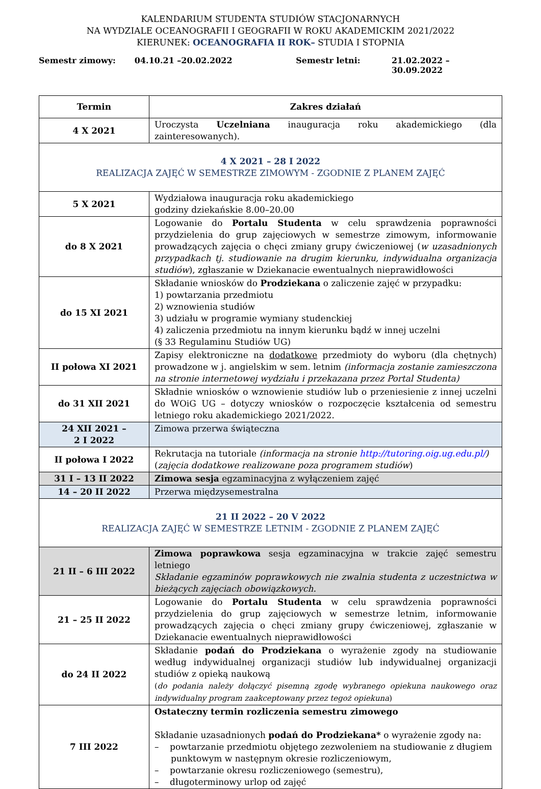KALENDARIUM STUDENTA STUDIÓW STACJONARNYCH
NA WYDZIALE OCEANOGRAFII I GEOGRAFII W ROKU AKADEMICKIM 2021/2022
KIERUNEK: OCEANOGRAFIA II ROK– STUDIA I STOPNIA
Semestr zimowy: 04.10.21 –20.02.2022 Semestr letni: 21.02.2022 – 30.09.2022
| Termin | Zakres działań |
| --- | --- |
| 4 X 2021 | Uroczysta Uczelniana inauguracja roku akademickiego (dla zainteresowanych). |
| 4 X 2021 – 28 I 2022 REALIZACJA ZAJĘĆ W SEMESTRZE ZIMOWYM - ZGODNIE Z PLANEM ZAJĘĆ | |
| 5 X 2021 | Wydziałowa inauguracja roku akademickiego godziny dziekańskie 8.00–20.00 |
| do 8 X 2021 | Logowanie do Portalu Studenta w celu sprawdzenia poprawności przydzielenia do grup zajęciowych w semestrze zimowym, informowanie prowadzących zajęcia o chęci zmiany grupy ćwiczeniowej ( w uzasadnionych przypadkach tj. studiowanie na drugim kierunku, indywidualna organizacja studiów ), zgłaszanie w Dziekanacie ewentualnych nieprawidłowości |
| do 15 XI 2021 | Składanie wniosków do Prodziekana o zaliczenie zajęć w przypadku: 1) powtarzania przedmiotu 2) wznowienia studiów 3) udziału w programie wymiany studenckiej 4) zaliczenia przedmiotu na innym kierunku bądź w innej uczelni (§ 33 Regulaminu Studiów UG) |
| II połowa XI 2021 | Zapisy elektroniczne na dodatkowe przedmioty do wyboru (dla chętnych) prowadzone w j. angielskim w sem. letnim (informacja zostanie zamieszczona na stronie internetowej wydziału i przekazana przez Portal Studenta) |
| do 31 XII 2021 | Składnie wniosków o wznowienie studiów lub o przeniesienie z innej uczelni do WOiG UG – dotyczy wniosków o rozpoczęcie kształcenia od semestru letniego roku akademickiego 2021/2022. |
| 24 XII 2021 – 2 I 2022 | Zimowa przerwa świąteczna |
| II połowa I 2022 | Rekrutacja na tutoriale (informacja na stronie http://tutoring.oig.ug.edu.pl/ ) ( zajęcia dodatkowe realizowane poza programem studiów ) |
| 31 I – 13 II 2022 | Zimowa sesja egzaminacyjna z wyłączeniem zajęć |
| 14 – 20 II 2022 | Przerwa międzysemestralna |
| 21 II 2022 – 20 V 2022 REALIZACJA ZAJĘĆ W SEMESTRZE LETNIM - ZGODNIE Z PLANEM ZAJĘĆ | |
| 21 II – 6 III 2022 | Zimowa poprawkowa sesja egzaminacyjna w trakcie zajęć semestru letniego Składanie egzaminów poprawkowych nie zwalnia studenta z uczestnictwa w bieżących zajęciach obowiązkowych. |
| 21 – 25 II 2022 | Logowanie do Portalu Studenta w celu sprawdzenia poprawności przydzielenia do grup zajęciowych w semestrze letnim, informowanie prowadzących zajęcia o chęci zmiany grupy ćwiczeniowej, zgłaszanie w Dziekanacie ewentualnych nieprawidłowości |
| do 24 II 2022 | Składanie podań do Prodziekana o wyrażenie zgody na studiowanie według indywidualnej organizacji studiów lub indywidualnej organizacji studiów z opieką naukową ( do podania należy dołączyć pisemną zgodę wybranego opiekuna naukowego oraz indywidualny program zaakceptowany przez tegoż opiekuna ) |
| 7 III 2022 | Ostateczny termin rozliczenia semestru zimowego Składanie uzasadnionych podań do Prodziekana* o wyrażenie zgody na: – powtarzanie przedmiotu objętego zezwoleniem na studiowanie z długiem punktowym w następnym okresie rozliczeniowym, – powtarzanie okresu rozliczeniowego (semestru), – długoterminowy urlop od zajęć |